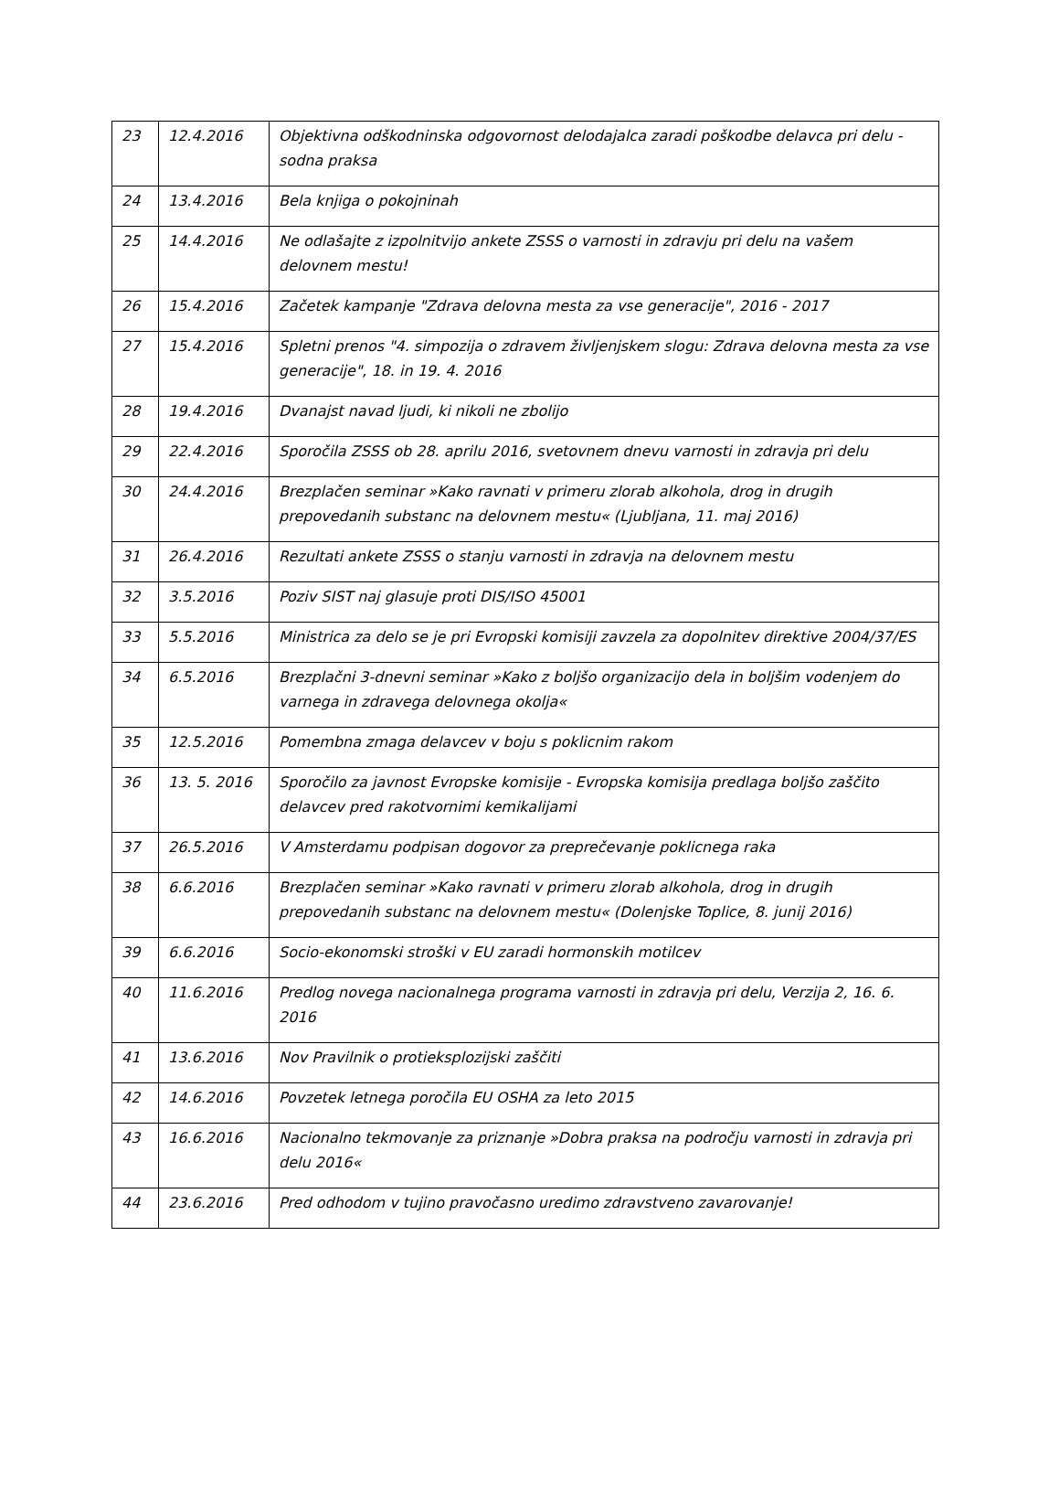| 23 | 12.4.2016 | Objektivna odškodninska odgovornost delodajalca zaradi poškodbe delavca pri delu - sodna praksa |
| 24 | 13.4.2016 | Bela knjiga o pokojninah |
| 25 | 14.4.2016 | Ne odlašajte z izpolnitvijo ankete ZSSS o varnosti in zdravju pri delu na vašem delovnem mestu! |
| 26 | 15.4.2016 | Začetek kampanje "Zdrava delovna mesta za vse generacije", 2016 - 2017 |
| 27 | 15.4.2016 | Spletni prenos "4. simpozija o zdravem življenjskem slogu: Zdrava delovna mesta za vse generacije", 18. in 19. 4. 2016 |
| 28 | 19.4.2016 | Dvanajst navad ljudi, ki nikoli ne zbolijo |
| 29 | 22.4.2016 | Sporočila ZSSS ob 28. aprilu 2016, svetovnem dnevu varnosti in zdravja pri delu |
| 30 | 24.4.2016 | Brezplačen seminar »Kako ravnati v primeru zlorab alkohola, drog in drugih prepovedanih substanc na delovnem mestu« (Ljubljana, 11. maj 2016) |
| 31 | 26.4.2016 | Rezultati ankete ZSSS o stanju varnosti in zdravja na delovnem mestu |
| 32 | 3.5.2016 | Poziv SIST naj glasuje proti DIS/ISO 45001 |
| 33 | 5.5.2016 | Ministrica za delo se je pri Evropski komisiji zavzela za dopolnitev direktive 2004/37/ES |
| 34 | 6.5.2016 | Brezplačni 3-dnevni seminar »Kako z boljšo organizacijo dela in boljšim vodenjem do varnega in zdravega delovnega okolja« |
| 35 | 12.5.2016 | Pomembna zmaga delavcev v boju s poklicnim rakom |
| 36 | 13. 5. 2016 | Sporočilo za javnost Evropske komisije - Evropska komisija predlaga boljšo zaščito delavcev pred rakotvornimi kemikalijami |
| 37 | 26.5.2016 | V Amsterdamu podpisan dogovor za preprečevanje poklicnega raka |
| 38 | 6.6.2016 | Brezplačen seminar »Kako ravnati v primeru zlorab alkohola, drog in drugih prepovedanih substanc na delovnem mestu« (Dolenjske Toplice, 8. junij 2016) |
| 39 | 6.6.2016 | Socio-ekonomski stroški v EU zaradi hormonskih motilcev |
| 40 | 11.6.2016 | Predlog novega nacionalnega programa varnosti in zdravja pri delu, Verzija 2, 16. 6. 2016 |
| 41 | 13.6.2016 | Nov Pravilnik o protieksplozijski zaščiti |
| 42 | 14.6.2016 | Povzetek letnega poročila EU OSHA za leto 2015 |
| 43 | 16.6.2016 | Nacionalno tekmovanje za priznanje »Dobra praksa na področju varnosti in zdravja pri delu 2016« |
| 44 | 23.6.2016 | Pred odhodom v tujino pravočasno uredimo zdravstveno zavarovanje! |